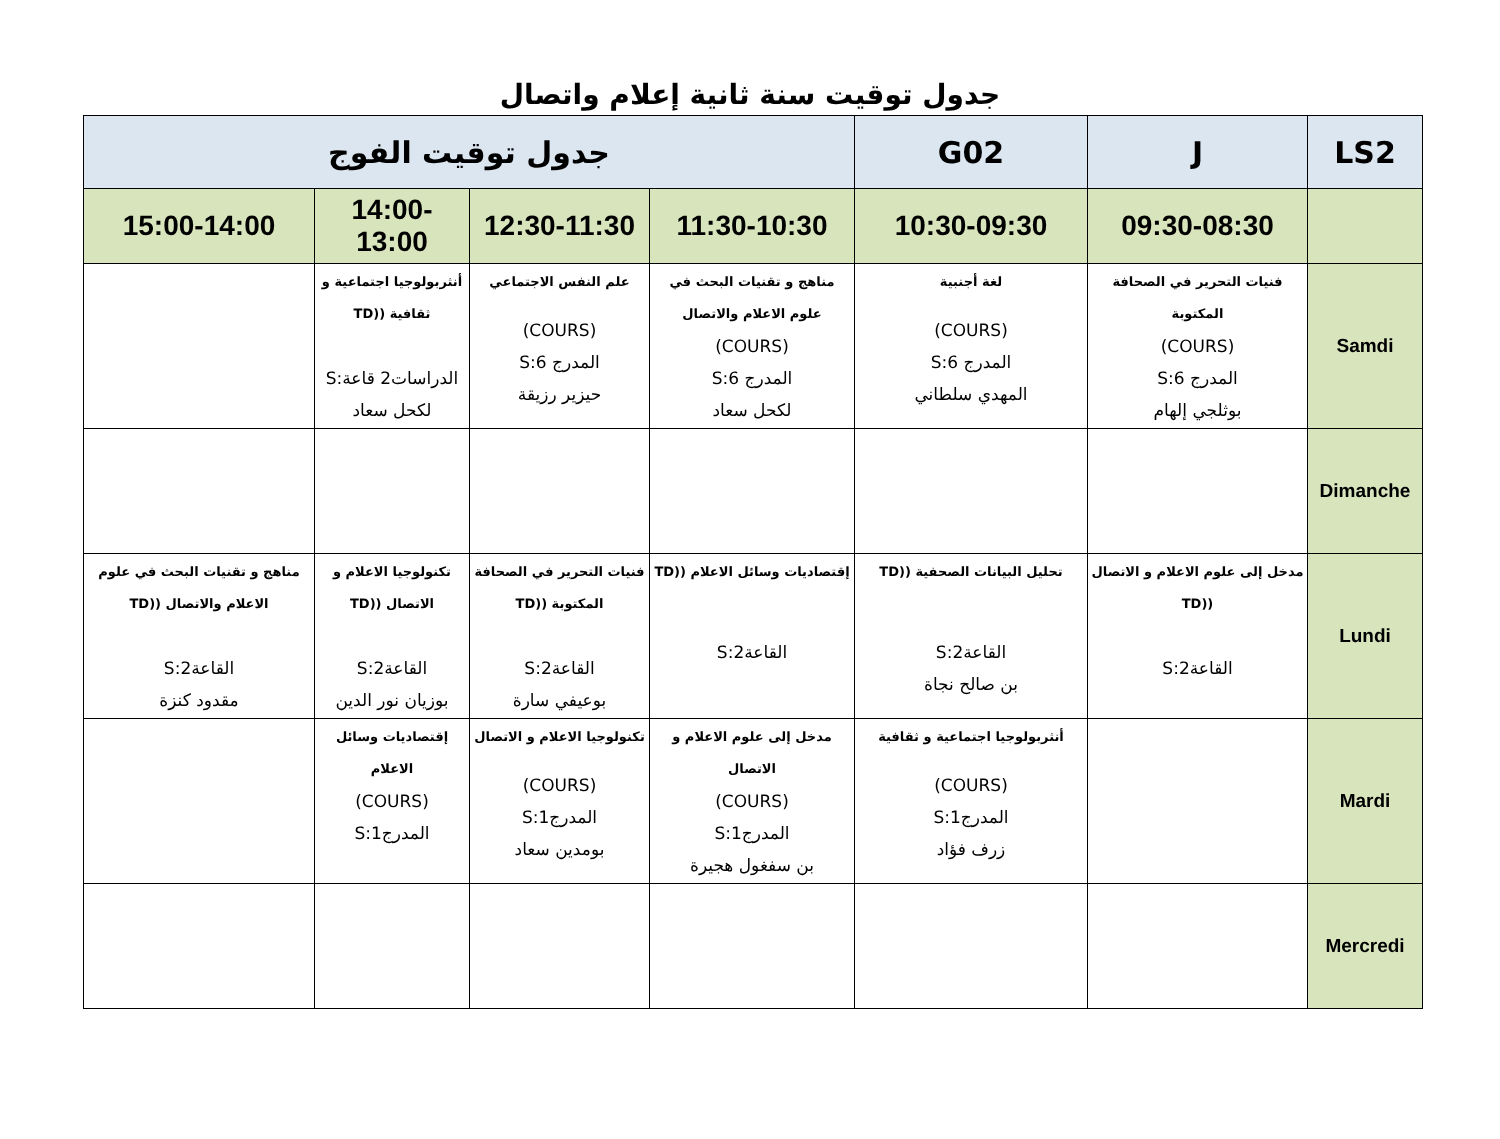جدول توقيت سنة ثانية إعلام واتصال
| LS2 | J | G02 | جدول توقيت الفوج | | | |
| | 09:30-08:30 | 10:30-09:30 | 11:30-10:30 | 12:30-11:30 | 14:00-13:00 | 15:00-14:00 |
| Samdi | فنيات التحرير في الصحافة المكتوبة (COURS) المدرج 6:S بوثلجي إلهام | لغة أجنبية (COURS) المدرج 6:S المهدي سلطاني | مناهج و تقنيات البحث في علوم الاعلام والاتصال (COURS) المدرج 6:S لكحل سعاد | علم النفس الاجتماعي (COURS) المدرج 6:S حيزير رزيقة | أنثربولوجيا اجتماعية و ثقافية ((TD الدراسات2 قاعة:S لكحل سعاد | |
| Dimanche | | | | | | |
| Lundi | مدخل إلى علوم الاعلام و الاتصال ((TD القاعة2:S | تحليل البيانات الصحفية ((TD القاعة2:S بن صالح نجاة | إقتصاديات وسائل الاعلام ((TD القاعة2:S | فنيات التحرير في الصحافة المكتوبة ((TD القاعة2:S بوعيفي سارة | تكنولوجيا الاعلام و الاتصال ((TD القاعة2:S بوزيان نور الدين | مناهج و تقنيات البحث في علوم الاعلام والاتصال ((TD القاعة2:S مقدود كنزة |
| Mardi | | أنثربولوجيا اجتماعية و ثقافية (COURS) المدرج1:S زرف فؤاد | مدخل إلى علوم الاعلام و الاتصال (COURS) المدرج1:S بن سفغول هجيرة | تكنولوجيا الاعلام و الاتصال (COURS) المدرج1:S بومدين سعاد | إقتصاديات وسائل الاعلام (COURS) المدرج1:S | |
| Mercredi | | | | | | |